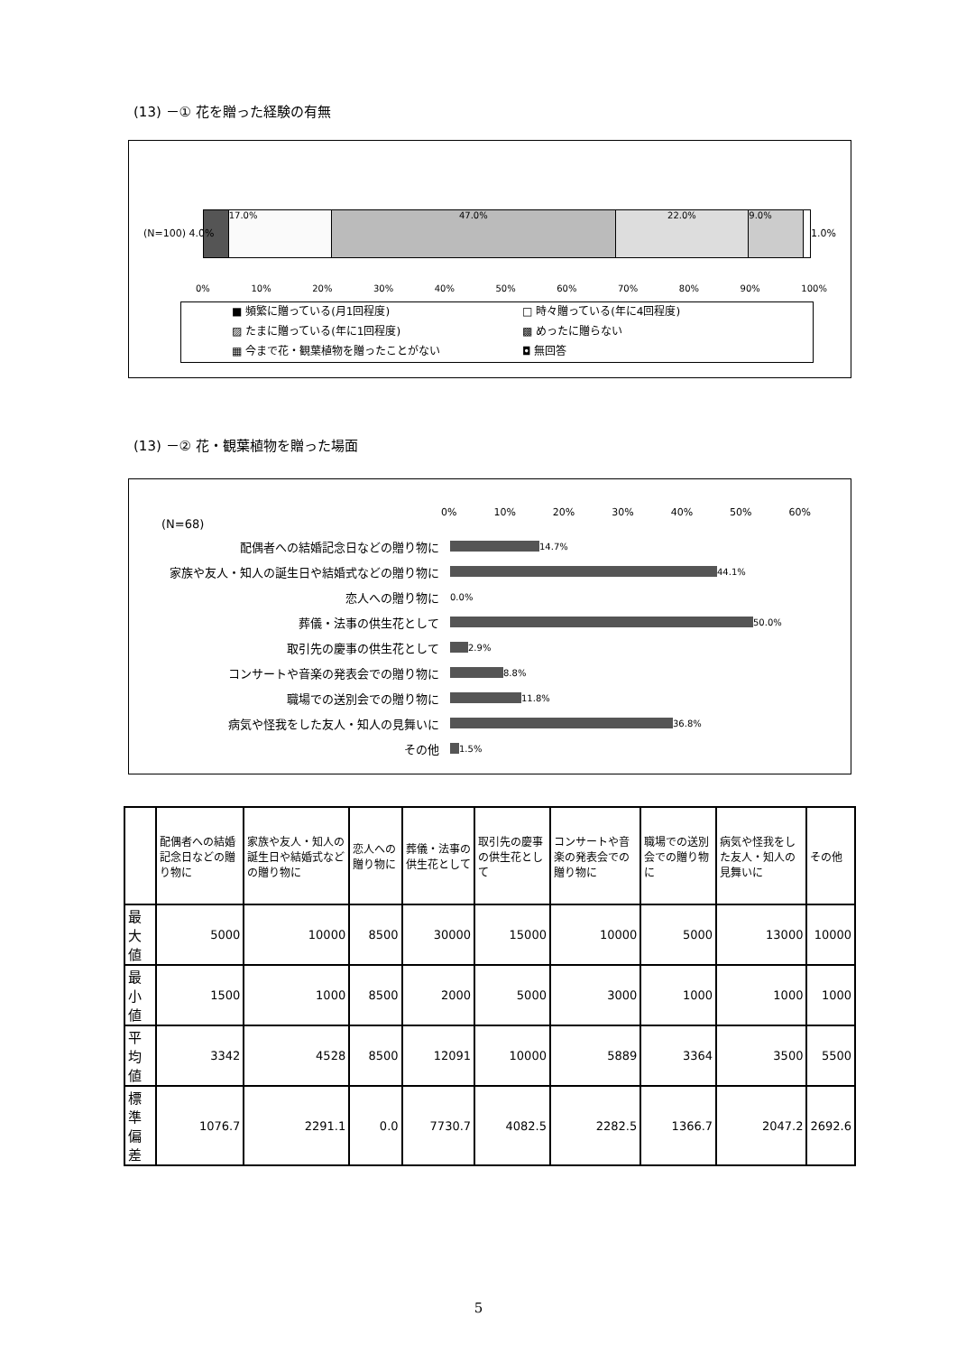(13) －① 花を贈った経験の有無
17.0% 47.0% 22.0% 9.0%
(N=100) 4.0% 1.0%
0% 10% 20% 30% 40% 50% 60% 70% 80% 90% 100%
■ 頻繁に贈っている(月1回程度)
□ 時々贈っている(年に4回程度)
▨ たまに贈っている(年に1回程度)
▩ めったに贈らない
▦ 今まで花・観葉植物を贈ったことがない
◘ 無回答
(13) －② 花・観葉植物を贈った場面
0% 10% 20% 30% 40% 50% 60%
(N=68)
配偶者への結婚記念日などの贈り物に 14.7%
家族や友人・知人の誕生日や結婚式などの贈り物に 44.1%
恋人への贈り物に 0.0%
葬儀・法事の供生花として 50.0%
取引先の慶事の供生花として 2.9%
コンサートや音楽の発表会での贈り物に 8.8%
職場での送別会での贈り物に 11.8%
病気や怪我をした友人・知人の見舞いに 36.8%
その他 1.5%
| | 配偶者への結婚記念日などの贈り物に | 家族や友人・知人の誕生日や結婚式などの贈り物に | 恋人への贈り物に | 葬儀・法事の供生花として | 取引先の慶事の供生花として | コンサートや音楽の発表会での贈り物に | 職場での送別会での贈り物に | 病気や怪我をした友人・知人の見舞いに | その他 |
| --- | --- | --- | --- | --- | --- | --- | --- | --- | --- |
| 最大値 | 5000 | 10000 | 8500 | 30000 | 15000 | 10000 | 5000 | 13000 | 10000 |
| 最小値 | 1500 | 1000 | 8500 | 2000 | 5000 | 3000 | 1000 | 1000 | 1000 |
| 平均値 | 3342 | 4528 | 8500 | 12091 | 10000 | 5889 | 3364 | 3500 | 5500 |
| 標準偏差 | 1076.7 | 2291.1 | 0.0 | 7730.7 | 4082.5 | 2282.5 | 1366.7 | 2047.2 | 2692.6 |
5